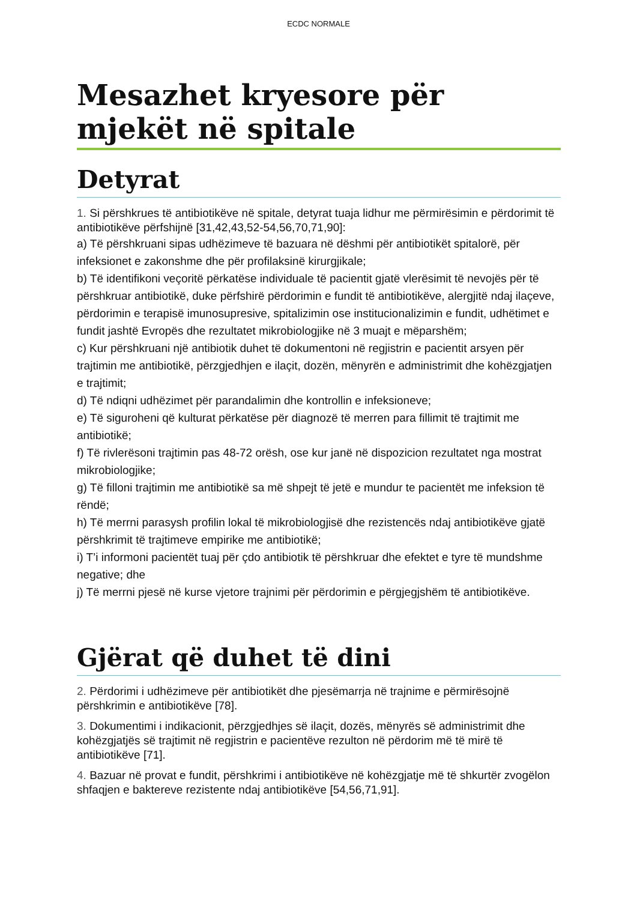ECDC NORMALE
Mesazhet kryesore për mjekët në spitale
Detyrat
1. Si përshkrues të antibiotikëve në spitale, detyrat tuaja lidhur me përmirësimin e përdorimit të antibiotikëve përfshijnë [31,42,43,52-54,56,70,71,90]:
a) Të përshkruani sipas udhëzimeve të bazuara në dëshmi për antibiotikët spitalorë, për infeksionet e zakonshme dhe për profilaksinë kirurgjikale;
b) Të identifikoni veçoritë përkatëse individuale të pacientit gjatë vlerësimit të nevojës për të përshkruar antibiotikë, duke përfshirë përdorimin e fundit të antibiotikëve, alergjitë ndaj ilaçeve, përdorimin e terapisë imunosupresive, spitalizimin ose institucionalizimin e fundit, udhëtimet e fundit jashtë Evropës dhe rezultatet mikrobiologjike në 3 muajt e mëparshëm;
c) Kur përshkruani një antibiotik duhet të dokumentoni në regjistrin e pacientit arsyen për trajtimin me antibiotikë, përzgjedhjen e ilaçit, dozën, mënyrën e administrimit dhe kohëzgjatjen e trajtimit;
d) Të ndiqni udhëzimet për parandalimin dhe kontrollin e infeksioneve;
e) Të siguroheni që kulturat përkatëse për diagnozë të merren para fillimit të trajtimit me antibiotikë;
f) Të rivlerësoni trajtimin pas 48-72 orësh, ose kur janë në dispozicion rezultatet nga mostrat mikrobiologjike;
g) Të filloni trajtimin me antibiotikë sa më shpejt të jetë e mundur te pacientët me infeksion të rëndë;
h) Të merrni parasysh profilin lokal të mikrobiologjisë dhe rezistencës ndaj antibiotikëve gjatë përshkrimit të trajtimeve empirike me antibiotikë;
i) T’i informoni pacientët tuaj për çdo antibiotik të përshkruar dhe efektet e tyre të mundshme negative; dhe
j) Të merrni pjesë në kurse vjetore trajnimi për përdorimin e përgjegjshëm të antibiotikëve.
Gjërat që duhet të dini
2. Përdorimi i udhëzimeve për antibiotikët dhe pjesëmarrja në trajnime e përmirësojnë përshkrimin e antibiotikëve [78].
3. Dokumentimi i indikacionit, përzgjedhjes së ilaçit, dozës, mënyrës së administrimit dhe kohëzgjatjës së trajtimit në regjistrin e pacientëve rezulton në përdorim më të mirë të antibiotikëve [71].
4. Bazuar në provat e fundit, përshkrimi i antibiotikëve në kohëzgjatje më të shkurtër zvogëlon shfaqjen e baktereve rezistente ndaj antibiotikëve [54,56,71,91].